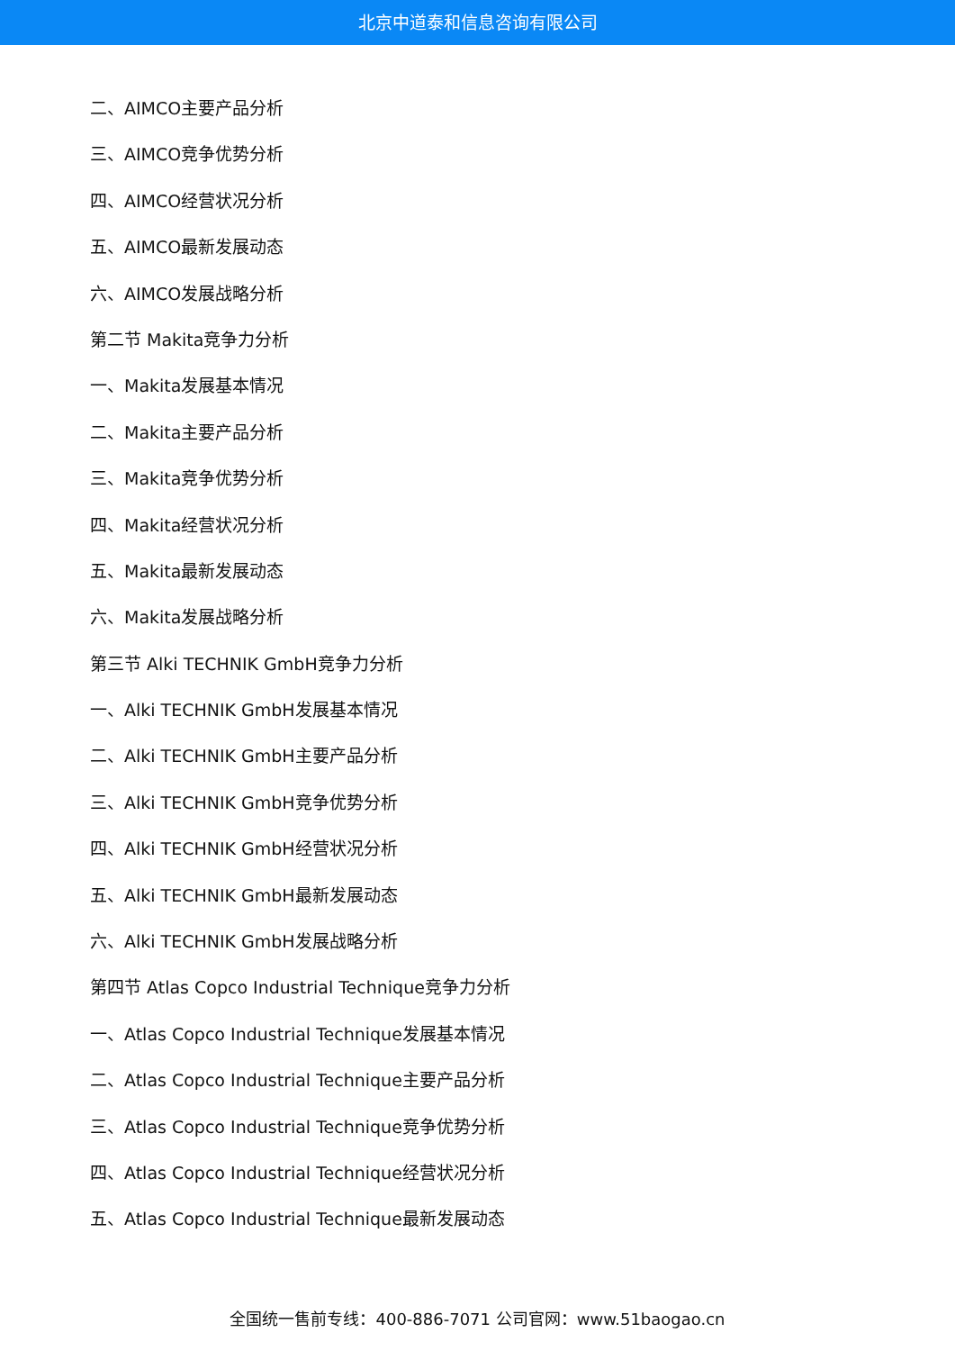北京中道泰和信息咨询有限公司
二、AIMCO主要产品分析
三、AIMCO竞争优势分析
四、AIMCO经营状况分析
五、AIMCO最新发展动态
六、AIMCO发展战略分析
第二节 Makita竞争力分析
一、Makita发展基本情况
二、Makita主要产品分析
三、Makita竞争优势分析
四、Makita经营状况分析
五、Makita最新发展动态
六、Makita发展战略分析
第三节 Alki TECHNIK GmbH竞争力分析
一、Alki TECHNIK GmbH发展基本情况
二、Alki TECHNIK GmbH主要产品分析
三、Alki TECHNIK GmbH竞争优势分析
四、Alki TECHNIK GmbH经营状况分析
五、Alki TECHNIK GmbH最新发展动态
六、Alki TECHNIK GmbH发展战略分析
第四节 Atlas Copco Industrial Technique竞争力分析
一、Atlas Copco Industrial Technique发展基本情况
二、Atlas Copco Industrial Technique主要产品分析
三、Atlas Copco Industrial Technique竞争优势分析
四、Atlas Copco Industrial Technique经营状况分析
五、Atlas Copco Industrial Technique最新发展动态
全国统一售前专线：400-886-7071 公司官网：www.51baogao.cn